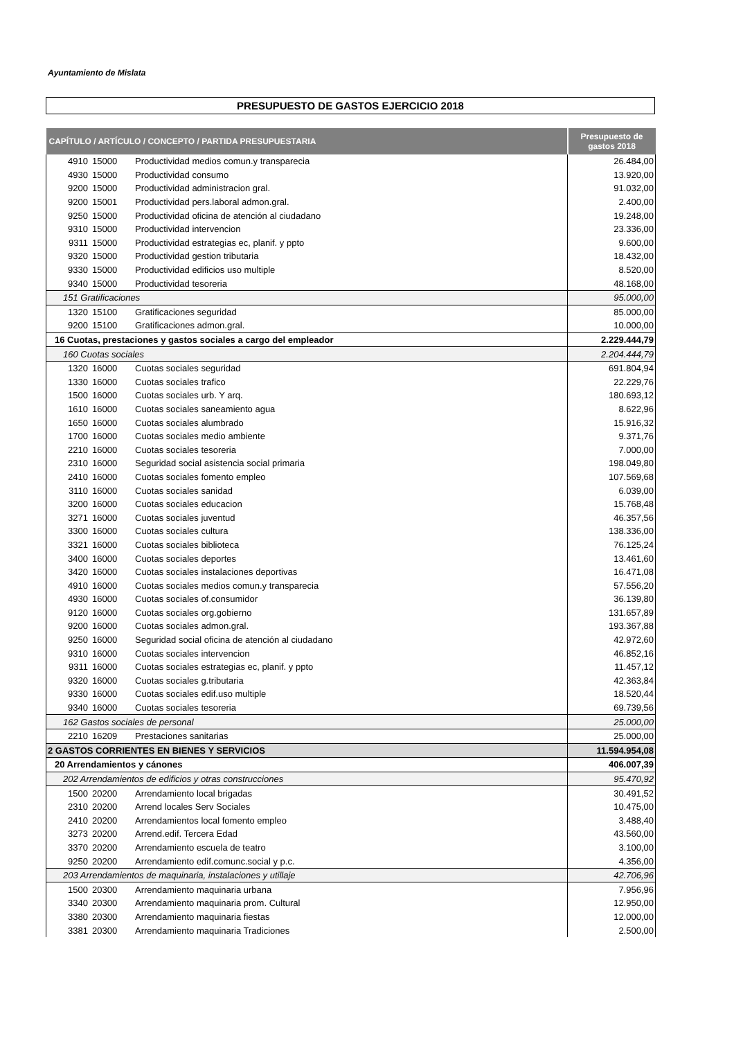Ayuntamiento de Mislata
PRESUPUESTO DE GASTOS EJERCICIO 2018
| CAPÍTULO / ARTÍCULO / CONCEPTO / PARTIDA PRESUPUESTARIA | | | Presupuesto de gastos 2018 |
| --- | --- | --- | --- |
| 4910 | 15000 | Productividad medios comun.y transparecia | 26.484,00 |
| 4930 | 15000 | Productividad consumo | 13.920,00 |
| 9200 | 15000 | Productividad administracion gral. | 91.032,00 |
| 9200 | 15001 | Productividad pers.laboral admon.gral. | 2.400,00 |
| 9250 | 15000 | Productividad oficina de atención al ciudadano | 19.248,00 |
| 9310 | 15000 | Productividad intervencion | 23.336,00 |
| 9311 | 15000 | Productividad estrategias ec, planif. y ppto | 9.600,00 |
| 9320 | 15000 | Productividad gestion tributaria | 18.432,00 |
| 9330 | 15000 | Productividad edificios uso multiple | 8.520,00 |
| 9340 | 15000 | Productividad tesoreria | 48.168,00 |
| 151 Gratificaciones | | | 95.000,00 |
| 1320 | 15100 | Gratificaciones seguridad | 85.000,00 |
| 9200 | 15100 | Gratificaciones admon.gral. | 10.000,00 |
| 16 Cuotas, prestaciones y gastos sociales a cargo del empleador | | | 2.229.444,79 |
| 160 Cuotas sociales | | | 2.204.444,79 |
| 1320 | 16000 | Cuotas sociales seguridad | 691.804,94 |
| 1330 | 16000 | Cuotas sociales trafico | 22.229,76 |
| 1500 | 16000 | Cuotas sociales urb. Y arq. | 180.693,12 |
| 1610 | 16000 | Cuotas sociales saneamiento agua | 8.622,96 |
| 1650 | 16000 | Cuotas sociales alumbrado | 15.916,32 |
| 1700 | 16000 | Cuotas sociales medio ambiente | 9.371,76 |
| 2210 | 16000 | Cuotas sociales tesoreria | 7.000,00 |
| 2310 | 16000 | Seguridad social asistencia social primaria | 198.049,80 |
| 2410 | 16000 | Cuotas sociales fomento empleo | 107.569,68 |
| 3110 | 16000 | Cuotas sociales sanidad | 6.039,00 |
| 3200 | 16000 | Cuotas sociales educacion | 15.768,48 |
| 3271 | 16000 | Cuotas sociales juventud | 46.357,56 |
| 3300 | 16000 | Cuotas sociales cultura | 138.336,00 |
| 3321 | 16000 | Cuotas sociales biblioteca | 76.125,24 |
| 3400 | 16000 | Cuotas sociales deportes | 13.461,60 |
| 3420 | 16000 | Cuotas sociales instalaciones deportivas | 16.471,08 |
| 4910 | 16000 | Cuotas sociales medios comun.y transparecia | 57.556,20 |
| 4930 | 16000 | Cuotas sociales of.consumidor | 36.139,80 |
| 9120 | 16000 | Cuotas sociales org.gobierno | 131.657,89 |
| 9200 | 16000 | Cuotas sociales admon.gral. | 193.367,88 |
| 9250 | 16000 | Seguridad social oficina de atención al ciudadano | 42.972,60 |
| 9310 | 16000 | Cuotas sociales intervencion | 46.852,16 |
| 9311 | 16000 | Cuotas sociales estrategias ec, planif. y ppto | 11.457,12 |
| 9320 | 16000 | Cuotas sociales g.tributaria | 42.363,84 |
| 9330 | 16000 | Cuotas sociales edif.uso multiple | 18.520,44 |
| 9340 | 16000 | Cuotas sociales tesoreria | 69.739,56 |
| 162 Gastos sociales de personal | | | 25.000,00 |
| 2210 | 16209 | Prestaciones sanitarias | 25.000,00 |
| 2 GASTOS CORRIENTES EN BIENES Y SERVICIOS | | | 11.594.954,08 |
| 20 Arrendamientos y cánones | | | 406.007,39 |
| 202 Arrendamientos de edificios y otras construcciones | | | 95.470,92 |
| 1500 | 20200 | Arrendamiento local brigadas | 30.491,52 |
| 2310 | 20200 | Arrend locales Serv Sociales | 10.475,00 |
| 2410 | 20200 | Arrendamientos local fomento empleo | 3.488,40 |
| 3273 | 20200 | Arrend.edif. Tercera Edad | 43.560,00 |
| 3370 | 20200 | Arrendamiento escuela de teatro | 3.100,00 |
| 9250 | 20200 | Arrendamiento edif.comunc.social y p.c. | 4.356,00 |
| 203 Arrendamientos de maquinaria, instalaciones y utillaje | | | 42.706,96 |
| 1500 | 20300 | Arrendamiento maquinaria urbana | 7.956,96 |
| 3340 | 20300 | Arrendamiento maquinaria prom. Cultural | 12.950,00 |
| 3380 | 20300 | Arrendamiento maquinaria fiestas | 12.000,00 |
| 3381 | 20300 | Arrendamiento maquinaria Tradiciones | 2.500,00 |